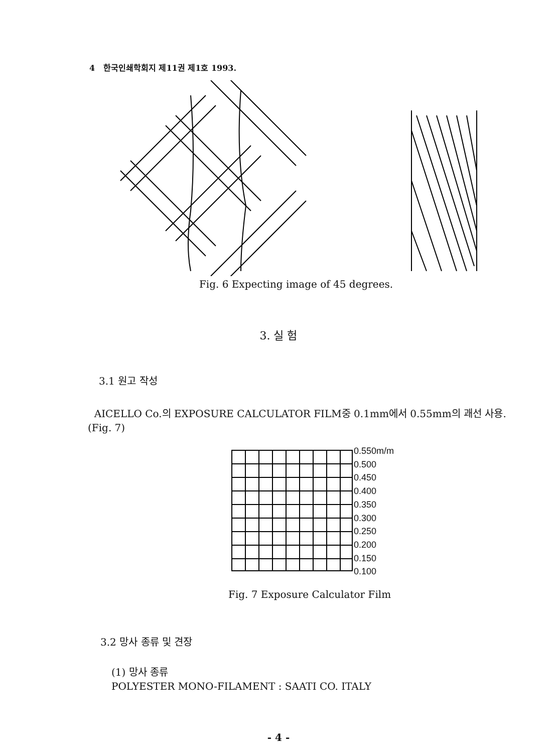4 한국인쇄학회지 제11권 제1호 1993.
Fig. 6 Expecting image of 45 degrees.
3. 실 험
3.1 원고 작성
AICELLO Co.의 EXPOSURE CALCULATOR FILM중 0.1mm에서 0.55mm의 괘선 사용.(Fig. 7)
0.550m/m
0.500
0.450
0.400
0.350
0.300
0.250
0.200
0.150
0.100
Fig. 7 Exposure Calculator Film
3.2 망사 종류 및 견장
(1) 망사 종류
POLYESTER MONO-FILAMENT : SAATI CO. ITALY
- 4 -